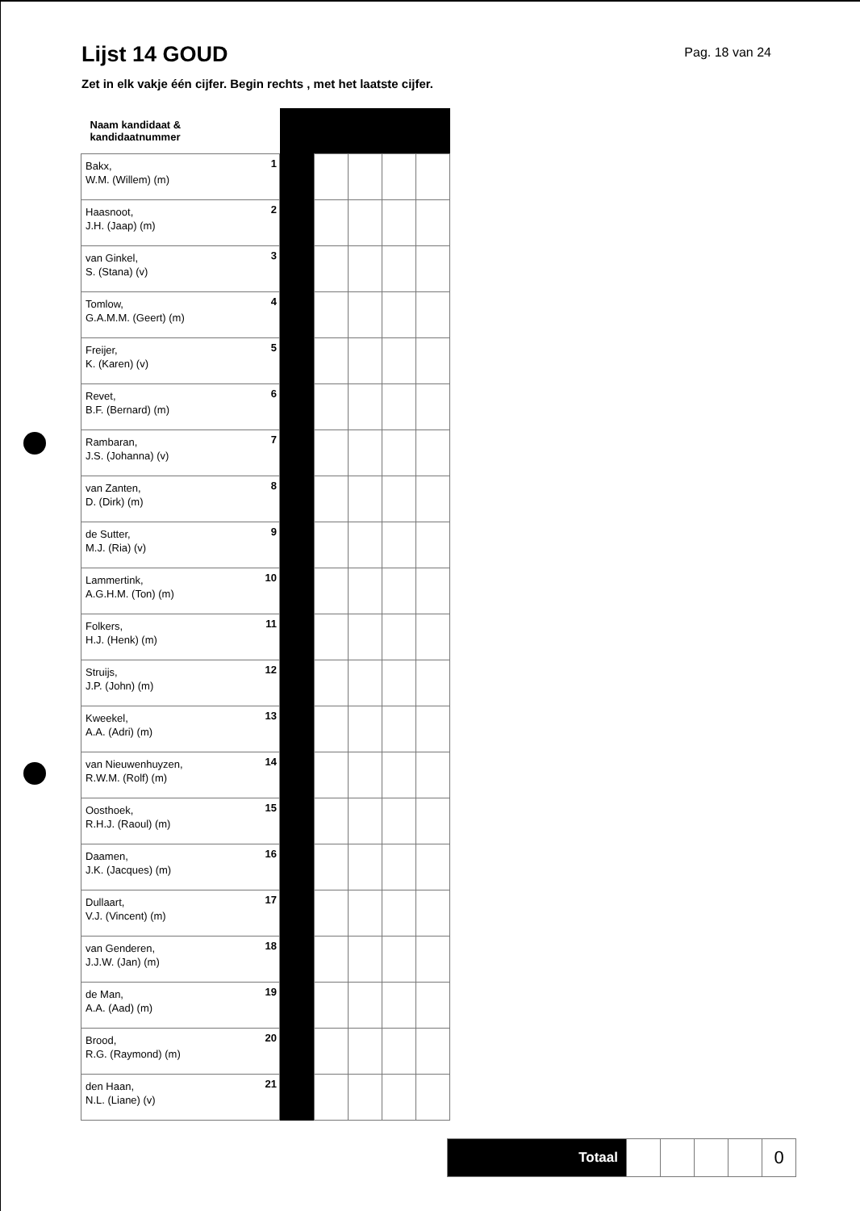Lijst 14 GOUD
Pag. 18 van 24
Zet in elk vakje één cijfer. Begin rechts , met het laatste cijfer.
| Naam kandidaat & kandidaatnummer | | | | | | |
| Bakx, W.M. (Willem) (m) | 1 | | | | | |
| Haasnoot, J.H. (Jaap) (m) | 2 | | | | | |
| van Ginkel, S. (Stana) (v) | 3 | | | | | |
| Tomlow, G.A.M.M. (Geert) (m) | 4 | | | | | |
| Freijer, K. (Karen) (v) | 5 | | | | | |
| Revet, B.F. (Bernard) (m) | 6 | | | | | |
| Rambaran, J.S. (Johanna) (v) | 7 | | | | | |
| van Zanten, D. (Dirk) (m) | 8 | | | | | |
| de Sutter, M.J. (Ria) (v) | 9 | | | | | |
| Lammertink, A.G.H.M. (Ton) (m) | 10 | | | | | |
| Folkers, H.J. (Henk) (m) | 11 | | | | | |
| Struijs, J.P. (John) (m) | 12 | | | | | |
| Kweekel, A.A. (Adri) (m) | 13 | | | | | |
| van Nieuwenhuyzen, R.W.M. (Rolf) (m) | 14 | | | | | |
| Oosthoek, R.H.J. (Raoul) (m) | 15 | | | | | |
| Daamen, J.K. (Jacques) (m) | 16 | | | | | |
| Dullaart, V.J. (Vincent) (m) | 17 | | | | | |
| van Genderen, J.J.W. (Jan) (m) | 18 | | | | | |
| de Man, A.A. (Aad) (m) | 19 | | | | | |
| Brood, R.G. (Raymond) (m) | 20 | | | | | |
| den Haan, N.L. (Liane) (v) | 21 | | | | | |
| Totaal | | | | | 0 |